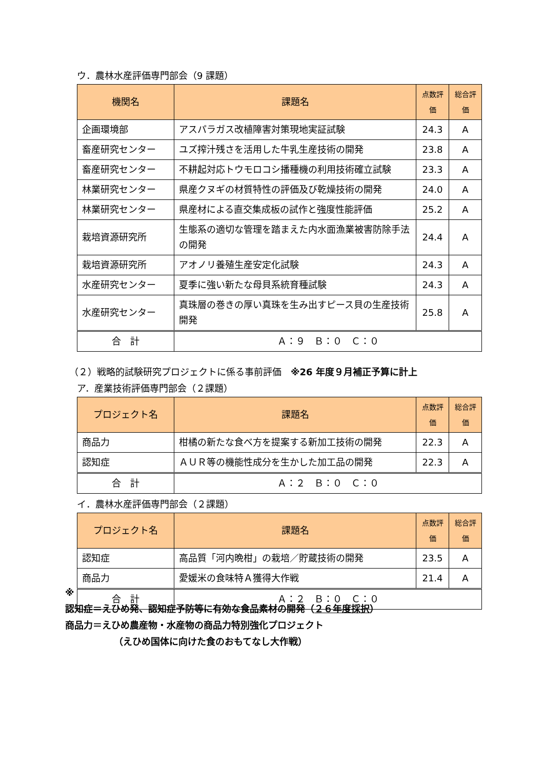ウ．農林水産評価専門部会（9 課題）
| 機関名 | 課題名 | 点数評価 | 総合評価 |
| --- | --- | --- | --- |
| 企画環境部 | アスパラガス改植障害対策現地実証試験 | 24.3 | A |
| 畜産研究センター | ユズ搾汁残さを活用した牛乳生産技術の開発 | 23.8 | A |
| 畜産研究センター | 不耕起対応トウモロコシ播種機の利用技術確立試験 | 23.3 | A |
| 林業研究センター | 県産クヌギの材質特性の評価及び乾燥技術の開発 | 24.0 | A |
| 林業研究センター | 県産材による直交集成板の試作と強度性能評価 | 25.2 | A |
| 栽培資源研究所 | 生態系の適切な管理を踏まえた内水面漁業被害防除手法の開発 | 24.4 | A |
| 栽培資源研究所 | アオノリ養殖生産安定化試験 | 24.3 | A |
| 水産研究センター | 夏季に強い新たな母貝系統育種試験 | 24.3 | A |
| 水産研究センター | 真珠層の巻きの厚い真珠を生み出すピース貝の生産技術開発 | 25.8 | A |
| 合 計 | Ａ：９ Ｂ：０ Ｃ：０ | | |
（２）戦略的試験研究プロジェクトに係る事前評価　※26 年度９月補正予算に計上
ア．産業技術評価専門部会（２課題）
| プロジェクト名 | 課題名 | 点数評価 | 総合評価 |
| --- | --- | --- | --- |
| 商品力 | 柑橘の新たな食べ方を提案する新加工技術の開発 | 22.3 | A |
| 認知症 | ＡＵＲ等の機能性成分を生かした加工品の開発 | 22.3 | A |
| 合 計 | Ａ：２ Ｂ：０ Ｃ：０ | | |
イ．農林水産評価専門部会（２課題）
| プロジェクト名 | 課題名 | 点数評価 | 総合評価 |
| --- | --- | --- | --- |
| 認知症 | 高品質「河内晩柑」の栽培／貯蔵技術の開発 | 23.5 | A |
| 商品力 | 愛媛米の食味特Ａ獲得大作戦 | 21.4 | A |
| 合 計 | Ａ：２ Ｂ：０ Ｃ：０ | | |
※
認知症＝えひめ発、認知症予防等に有効な食品素材の開発（２６年度採択）
商品力＝えひめ農産物・水産物の商品力特別強化プロジェクト
（えひめ国体に向けた食のおもてなし大作戦）